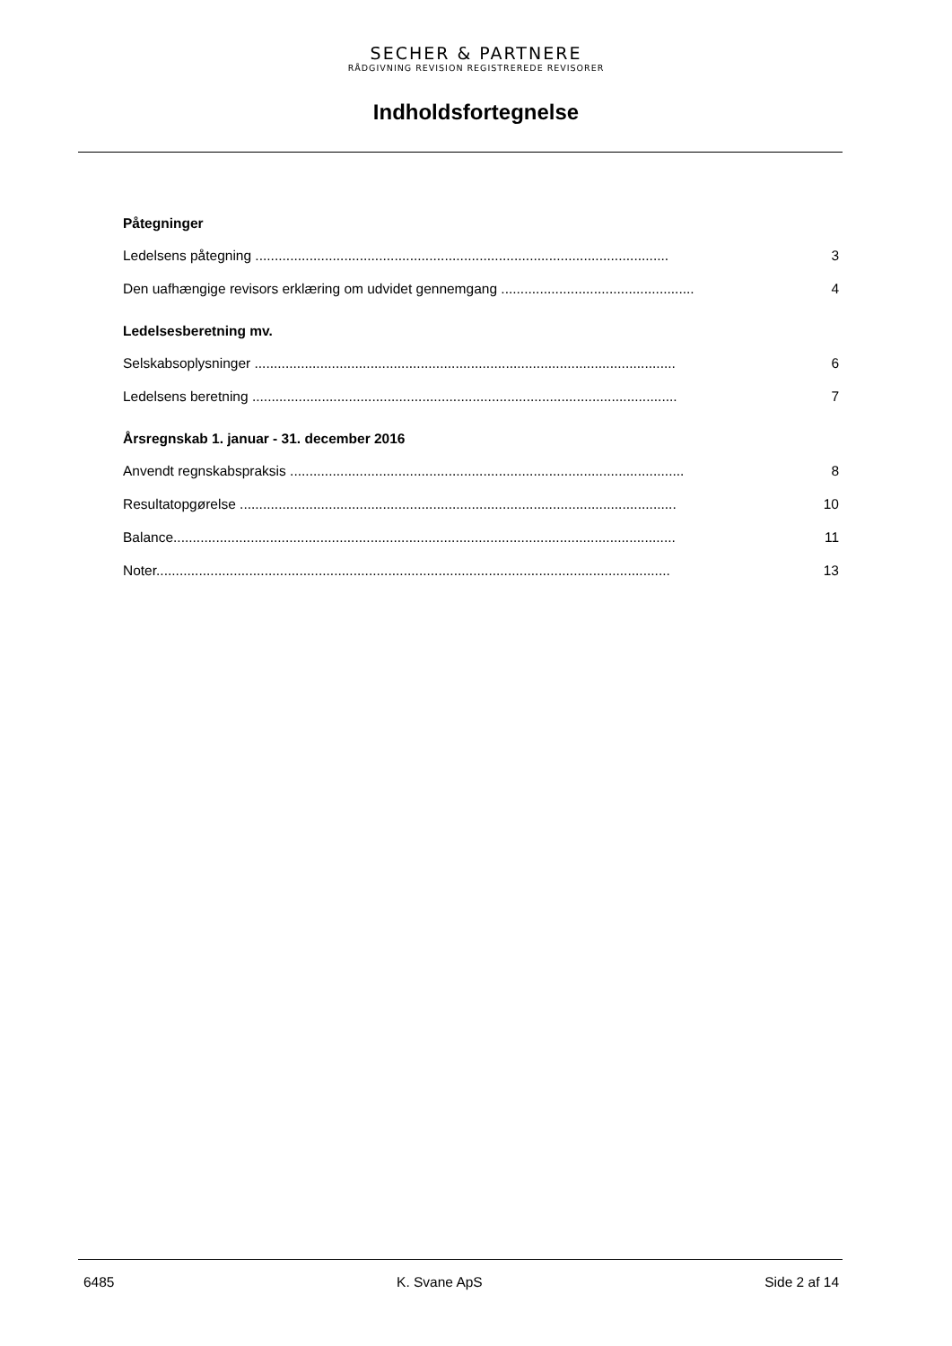SECHER & PARTNERE
RÅDGIVNING REVISION REGISTREREDE REVISORER
Indholdsfortegnelse
Påtegninger
Ledelsens påtegning ........................................................................................................... 3
Den uafhængige revisors erklæring om udvidet gennemgang .................................................. 4
Ledelsesberetning mv.
Selskabsoplysninger ............................................................................................................. 6
Ledelsens beretning .............................................................................................................. 7
Årsregnskab 1. januar - 31. december 2016
Anvendt regnskabspraksis ...................................................................................................... 8
Resultatopgørelse ................................................................................................................. 10
Balance.................................................................................................................................. 11
Noter..................................................................................................................................... 13
6485 K. Svane ApS Side 2 af 14